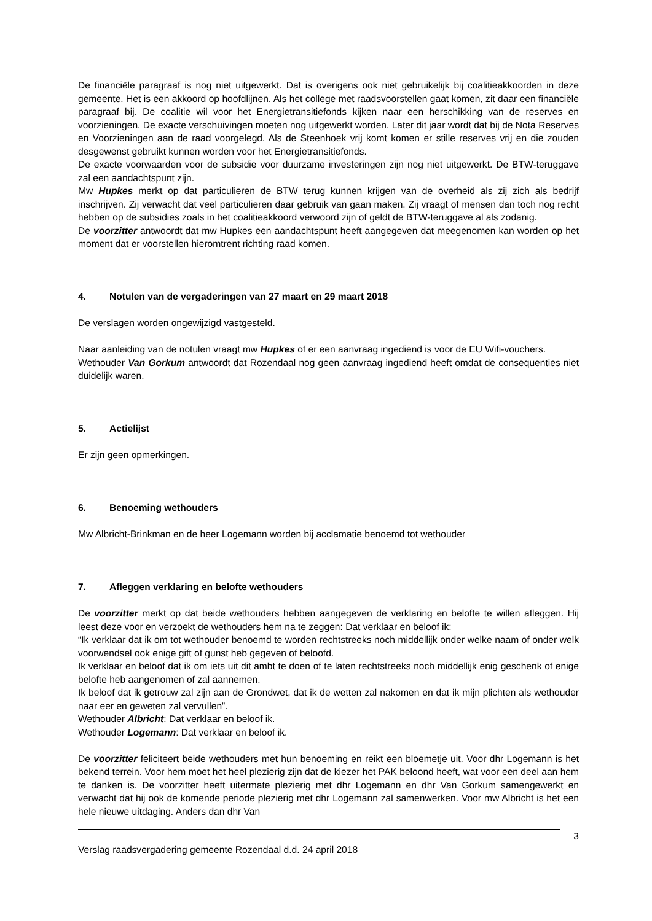De financiële paragraaf is nog niet uitgewerkt. Dat is overigens ook niet gebruikelijk bij coalitieakkoorden in deze gemeente. Het is een akkoord op hoofdlijnen. Als het college met raadsvoorstellen gaat komen, zit daar een financiële paragraaf bij. De coalitie wil voor het Energietransitiefonds kijken naar een herschikking van de reserves en voorzieningen. De exacte verschuivingen moeten nog uitgewerkt worden. Later dit jaar wordt dat bij de Nota Reserves en Voorzieningen aan de raad voorgelegd. Als de Steenhoek vrij komt komen er stille reserves vrij en die zouden desgewenst gebruikt kunnen worden voor het Energietransitiefonds.
De exacte voorwaarden voor de subsidie voor duurzame investeringen zijn nog niet uitgewerkt. De BTW-teruggave zal een aandachtspunt zijn.
Mw Hupkes merkt op dat particulieren de BTW terug kunnen krijgen van de overheid als zij zich als bedrijf inschrijven. Zij verwacht dat veel particulieren daar gebruik van gaan maken. Zij vraagt of mensen dan toch nog recht hebben op de subsidies zoals in het coalitieakkoord verwoord zijn of geldt de BTW-teruggave al als zodanig.
De voorzitter antwoordt dat mw Hupkes een aandachtspunt heeft aangegeven dat meegenomen kan worden op het moment dat er voorstellen hieromtrent richting raad komen.
4. Notulen van de vergaderingen van 27 maart en 29 maart 2018
De verslagen worden ongewijzigd vastgesteld.
Naar aanleiding van de notulen vraagt mw Hupkes of er een aanvraag ingediend is voor de EU Wifi-vouchers.
Wethouder Van Gorkum antwoordt dat Rozendaal nog geen aanvraag ingediend heeft omdat de consequenties niet duidelijk waren.
5. Actielijst
Er zijn geen opmerkingen.
6. Benoeming wethouders
Mw Albricht-Brinkman en de heer Logemann worden bij acclamatie benoemd tot wethouder
7. Afleggen verklaring en belofte wethouders
De voorzitter merkt op dat beide wethouders hebben aangegeven de verklaring en belofte te willen afleggen. Hij leest deze voor en verzoekt de wethouders hem na te zeggen: Dat verklaar en beloof ik:
“Ik verklaar dat ik om tot wethouder benoemd te worden rechtstreeks noch middellijk onder welke naam of onder welk voorwendsel ook enige gift of gunst heb gegeven of beloofd.
Ik verklaar en beloof dat ik om iets uit dit ambt te doen of te laten rechtstreeks noch middellijk enig geschenk of enige belofte heb aangenomen of zal aannemen.
Ik beloof dat ik getrouw zal zijn aan de Grondwet, dat ik de wetten zal nakomen en dat ik mijn plichten als wethouder naar eer en geweten zal vervullen”.
Wethouder Albricht: Dat verklaar en beloof ik.
Wethouder Logemann: Dat verklaar en beloof ik.
De voorzitter feliciteert beide wethouders met hun benoeming en reikt een bloemetje uit. Voor dhr Logemann is het bekend terrein. Voor hem moet het heel plezierig zijn dat de kiezer het PAK beloond heeft, wat voor een deel aan hem te danken is. De voorzitter heeft uitermate plezierig met dhr Logemann en dhr Van Gorkum samengewerkt en verwacht dat hij ook de komende periode plezierig met dhr Logemann zal samenwerken. Voor mw Albricht is het een hele nieuwe uitdaging. Anders dan dhr Van
3
Verslag raadsvergadering gemeente Rozendaal d.d. 24 april 2018